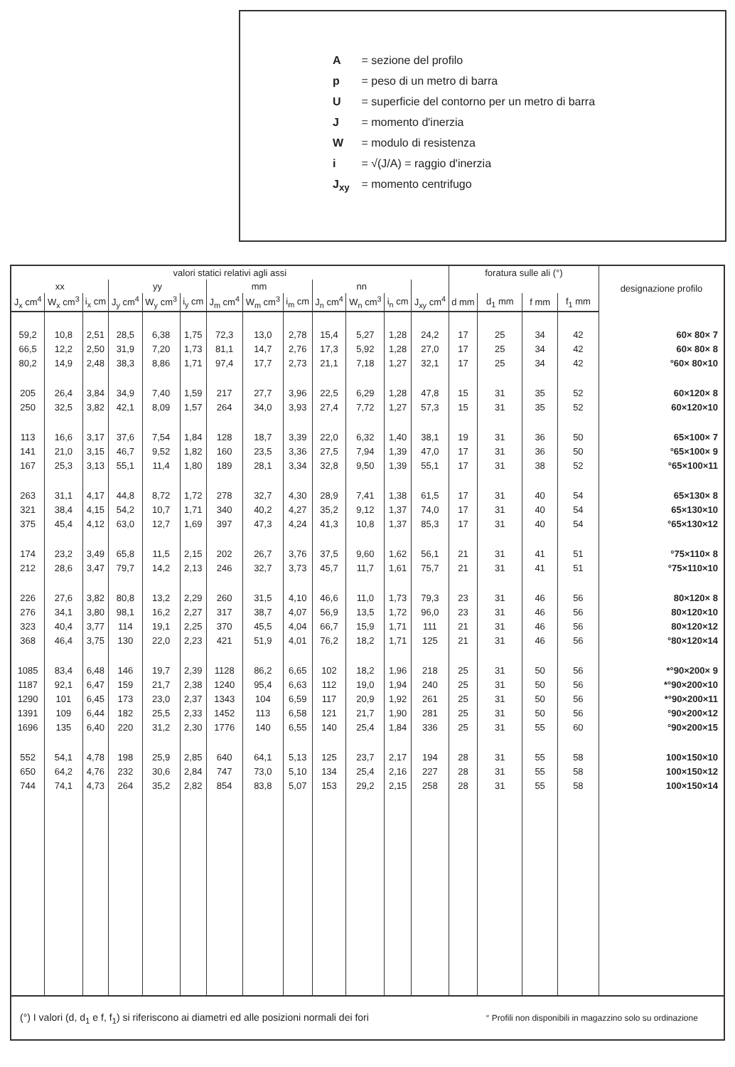A = sezione del profilo
p = peso di un metro di barra
U = superficie del contorno per un metro di barra
J = momento d'inerzia
W = modulo di resistenza
i = √(J/A) = raggio d'inerzia
J<sub>xy</sub> = momento centrifugo
| valori statici relativi agli assi | | | | | | | | | | | | | foratura sulle ali (°) | | | | designazione profilo |
| --- | --- | --- | --- | --- | --- | --- | --- | --- | --- | --- | --- | --- | --- | --- | --- | --- | --- |
| xx | | | yy | | | mm | | | nn | | | | | | | | |
| J<sub>x</sub> cm<sup>4</sup> | W<sub>x</sub> cm<sup>3</sup> | i<sub>x</sub> cm | J<sub>y</sub> cm<sup>4</sup> | W<sub>y</sub> cm<sup>3</sup> | i<sub>y</sub> cm | J<sub>m</sub> cm<sup>4</sup> | W<sub>m</sub> cm<sup>3</sup> | i<sub>m</sub> cm | J<sub>n</sub> cm<sup>4</sup> | W<sub>n</sub> cm<sup>3</sup> | i<sub>n</sub> cm | J<sub>xy</sub> cm<sup>4</sup> | d mm | d<sub>1</sub> mm | f mm | f<sub>1</sub> mm | |
| 59,2 | 10,8 | 2,51 | 28,5 | 6,38 | 1,75 | 72,3 | 13,0 | 2,78 | 15,4 | 5,27 | 1,28 | 24,2 | 17 | 25 | 34 | 42 | 60× 80× 7 |
| 66,5 | 12,2 | 2,50 | 31,9 | 7,20 | 1,73 | 81,1 | 14,7 | 2,76 | 17,3 | 5,92 | 1,28 | 27,0 | 17 | 25 | 34 | 42 | 60× 80× 8 |
| 80,2 | 14,9 | 2,48 | 38,3 | 8,86 | 1,71 | 97,4 | 17,7 | 2,73 | 21,1 | 7,18 | 1,27 | 32,1 | 17 | 25 | 34 | 42 | °60× 80×10 |
| 205 | 26,4 | 3,84 | 34,9 | 7,40 | 1,59 | 217 | 27,7 | 3,96 | 22,5 | 6,29 | 1,28 | 47,8 | 15 | 31 | 35 | 52 | 60×120× 8 |
| 250 | 32,5 | 3,82 | 42,1 | 8,09 | 1,57 | 264 | 34,0 | 3,93 | 27,4 | 7,72 | 1,27 | 57,3 | 15 | 31 | 35 | 52 | 60×120×10 |
| 113 | 16,6 | 3,17 | 37,6 | 7,54 | 1,84 | 128 | 18,7 | 3,39 | 22,0 | 6,32 | 1,40 | 38,1 | 19 | 31 | 36 | 50 | 65×100× 7 |
| 141 | 21,0 | 3,15 | 46,7 | 9,52 | 1,82 | 160 | 23,5 | 3,36 | 27,5 | 7,94 | 1,39 | 47,0 | 17 | 31 | 36 | 50 | °65×100× 9 |
| 167 | 25,3 | 3,13 | 55,1 | 11,4 | 1,80 | 189 | 28,1 | 3,34 | 32,8 | 9,50 | 1,39 | 55,1 | 17 | 31 | 38 | 52 | °65×100×11 |
| 263 | 31,1 | 4,17 | 44,8 | 8,72 | 1,72 | 278 | 32,7 | 4,30 | 28,9 | 7,41 | 1,38 | 61,5 | 17 | 31 | 40 | 54 | 65×130× 8 |
| 321 | 38,4 | 4,15 | 54,2 | 10,7 | 1,71 | 340 | 40,2 | 4,27 | 35,2 | 9,12 | 1,37 | 74,0 | 17 | 31 | 40 | 54 | 65×130×10 |
| 375 | 45,4 | 4,12 | 63,0 | 12,7 | 1,69 | 397 | 47,3 | 4,24 | 41,3 | 10,8 | 1,37 | 85,3 | 17 | 31 | 40 | 54 | °65×130×12 |
| 174 | 23,2 | 3,49 | 65,8 | 11,5 | 2,15 | 202 | 26,7 | 3,76 | 37,5 | 9,60 | 1,62 | 56,1 | 21 | 31 | 41 | 51 | °75×110× 8 |
| 212 | 28,6 | 3,47 | 79,7 | 14,2 | 2,13 | 246 | 32,7 | 3,73 | 45,7 | 11,7 | 1,61 | 75,7 | 21 | 31 | 41 | 51 | °75×110×10 |
| 226 | 27,6 | 3,82 | 80,8 | 13,2 | 2,29 | 260 | 31,5 | 4,10 | 46,6 | 11,0 | 1,73 | 79,3 | 23 | 31 | 46 | 56 | 80×120× 8 |
| 276 | 34,1 | 3,80 | 98,1 | 16,2 | 2,27 | 317 | 38,7 | 4,07 | 56,9 | 13,5 | 1,72 | 96,0 | 23 | 31 | 46 | 56 | 80×120×10 |
| 323 | 40,4 | 3,77 | 114 | 19,1 | 2,25 | 370 | 45,5 | 4,04 | 66,7 | 15,9 | 1,71 | 111 | 21 | 31 | 46 | 56 | 80×120×12 |
| 368 | 46,4 | 3,75 | 130 | 22,0 | 2,23 | 421 | 51,9 | 4,01 | 76,2 | 18,2 | 1,71 | 125 | 21 | 31 | 46 | 56 | °80×120×14 |
| 1085 | 83,4 | 6,48 | 146 | 19,7 | 2,39 | 1128 | 86,2 | 6,65 | 102 | 18,2 | 1,96 | 218 | 25 | 31 | 50 | 56 | *°90×200× 9 |
| 1187 | 92,1 | 6,47 | 159 | 21,7 | 2,38 | 1240 | 95,4 | 6,63 | 112 | 19,0 | 1,94 | 240 | 25 | 31 | 50 | 56 | *°90×200×10 |
| 1290 | 101 | 6,45 | 173 | 23,0 | 2,37 | 1343 | 104 | 6,59 | 117 | 20,9 | 1,92 | 261 | 25 | 31 | 50 | 56 | *°90×200×11 |
| 1391 | 109 | 6,44 | 182 | 25,5 | 2,33 | 1452 | 113 | 6,58 | 121 | 21,7 | 1,90 | 281 | 25 | 31 | 50 | 56 | °90×200×12 |
| 1696 | 135 | 6,40 | 220 | 31,2 | 2,30 | 1776 | 140 | 6,55 | 140 | 25,4 | 1,84 | 336 | 25 | 31 | 55 | 60 | °90×200×15 |
| 552 | 54,1 | 4,78 | 198 | 25,9 | 2,85 | 640 | 64,1 | 5,13 | 125 | 23,7 | 2,17 | 194 | 28 | 31 | 55 | 58 | 100×150×10 |
| 650 | 64,2 | 4,76 | 232 | 30,6 | 2,84 | 747 | 73,0 | 5,10 | 134 | 25,4 | 2,16 | 227 | 28 | 31 | 55 | 58 | 100×150×12 |
| 744 | 74,1 | 4,73 | 264 | 35,2 | 2,82 | 854 | 83,8 | 5,07 | 153 | 29,2 | 2,15 | 258 | 28 | 31 | 55 | 58 | 100×150×14 |
| (°) I valori (d, d<sub>1</sub> e f, f<sub>1</sub>) si riferiscono ai diametri ed alle posizioni normali dei fori | | | | | | | | | | | | | | ° Profili non disponibili in magazzino solo su ordinazione | | | |